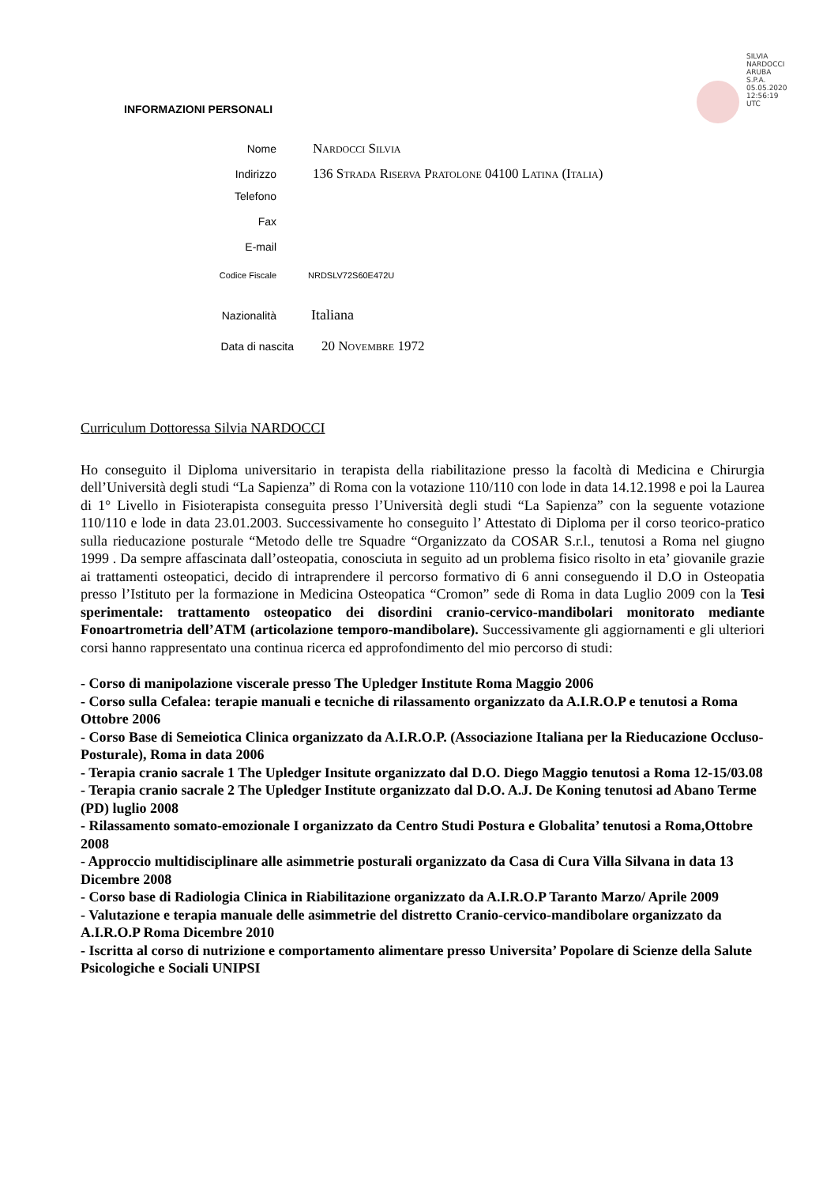SILVIA
NARDOCCI
ARUBA
S.P.A.
05.05.2020
12:56:19
UTC
INFORMAZIONI PERSONALI
Nome Nardocci Silvia
Indirizzo 136 Strada Riserva Pratolone 04100 Latina (Italia)
Telefono
Fax
E-mail
Codice Fiscale NRDSLV72S60E472U
Nazionalità Italiana
Data di nascita 20 Novembre 1972
Curriculum Dottoressa Silvia NARDOCCI
Ho conseguito il Diploma universitario in terapista della riabilitazione presso la facoltà di Medicina e Chirurgia dell’Università degli studi “La Sapienza” di Roma con la votazione 110/110 con lode in data 14.12.1998 e poi la Laurea di 1° Livello in Fisioterapista conseguita presso l’Università degli studi “La Sapienza” con la seguente votazione 110/110 e lode in data 23.01.2003. Successivamente ho conseguito l’ Attestato di Diploma per il corso teorico-pratico sulla rieducazione posturale “Metodo delle tre Squadre “Organizzato da COSAR S.r.l., tenutosi a Roma nel giugno 1999 . Da sempre affascinata dall’osteopatia, conosciuta in seguito ad un problema fisico risolto in eta’ giovanile grazie ai trattamenti osteopatici, decido di intraprendere il percorso formativo di 6 anni conseguendo il D.O in Osteopatia presso l’Istituto per la formazione in Medicina Osteopatica “Cromon” sede di Roma in data Luglio 2009 con la Tesi sperimentale: trattamento osteopatico dei disordini cranio-cervico-mandibolari monitorato mediante Fonoartrometria dell’ATM (articolazione temporo-mandibolare). Successivamente gli aggiornamenti e gli ulteriori corsi hanno rappresentato una continua ricerca ed approfondimento del mio percorso di studi:
- Corso di manipolazione viscerale presso The Upledger Institute Roma Maggio 2006
- Corso sulla Cefalea: terapie manuali e tecniche di rilassamento organizzato da A.I.R.O.P e tenutosi a Roma Ottobre 2006
- Corso Base di Semeiotica Clinica organizzato da A.I.R.O.P. (Associazione Italiana per la Rieducazione Occluso-Posturale), Roma in data 2006
- Terapia cranio sacrale 1 The Upledger Insitute organizzato dal D.O. Diego Maggio tenutosi a Roma 12-15/03.08
- Terapia cranio sacrale 2 The Upledger Institute organizzato dal D.O. A.J. De Koning tenutosi ad Abano Terme (PD) luglio 2008
- Rilassamento somato-emozionale I organizzato da Centro Studi Postura e Globalita’ tenutosi a Roma,Ottobre 2008
- Approccio multidisciplinare alle asimmetrie posturali organizzato da Casa di Cura Villa Silvana in data 13 Dicembre 2008
- Corso base di Radiologia Clinica in Riabilitazione organizzato da A.I.R.O.P Taranto Marzo/ Aprile 2009
- Valutazione e terapia manuale delle asimmetrie del distretto Cranio-cervico-mandibolare organizzato da A.I.R.O.P Roma Dicembre 2010
- Iscritta al corso di nutrizione e comportamento alimentare presso Universita’ Popolare di Scienze della Salute Psicologiche e Sociali UNIPSI